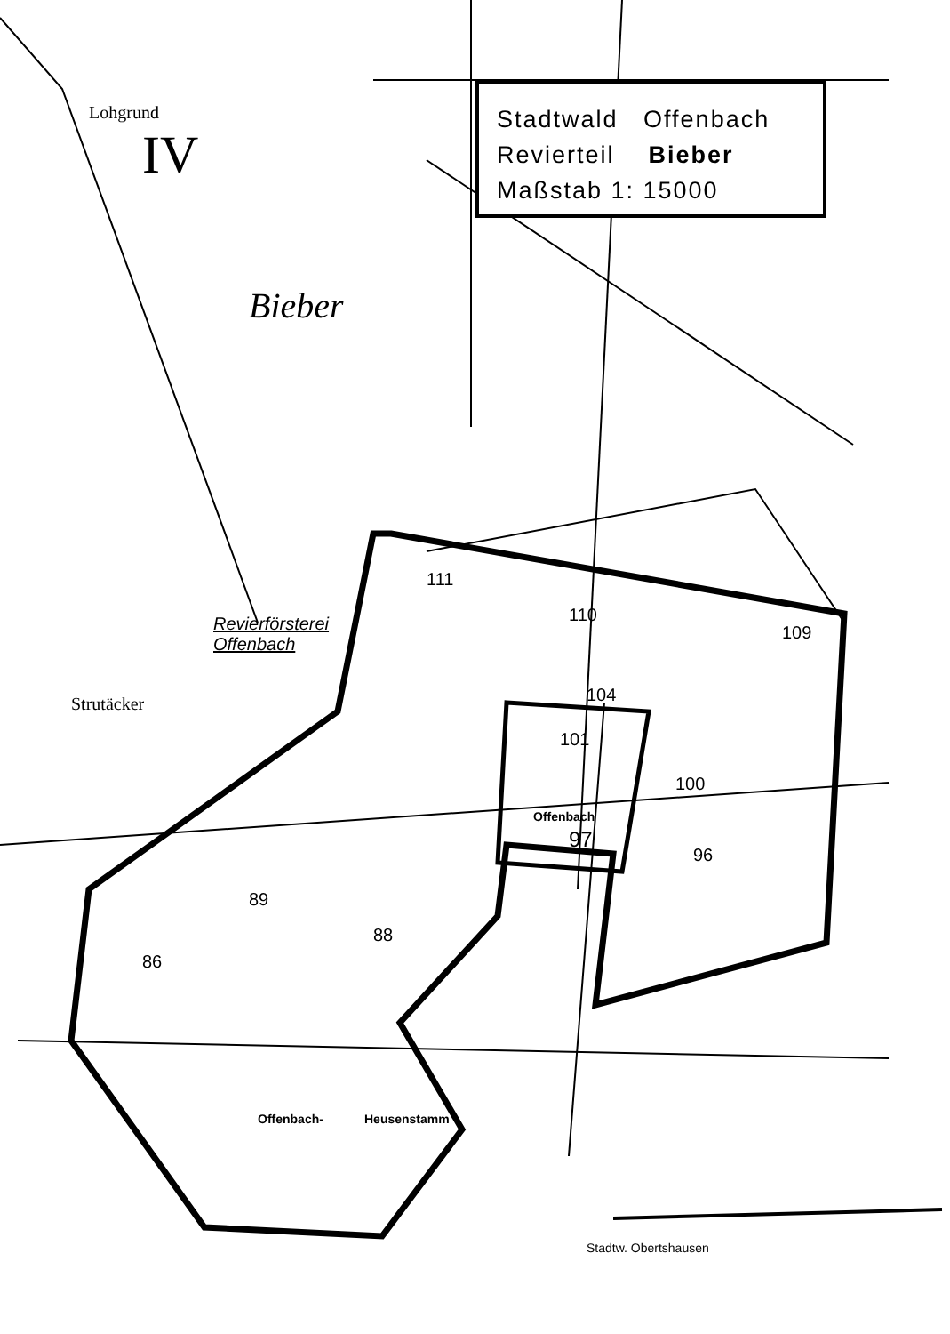Stadtwald Offenbach
Revierteil Bieber
Maßstab 1: 15000
IV
Lohgrund
Bieber
Revierförsterei
Offenbach
Strutäcker
Offenbach
97
101
104
100
96
111
110
109
89
88
86
Offenbach- Heusenstamm
Stadtw. Obertshausen